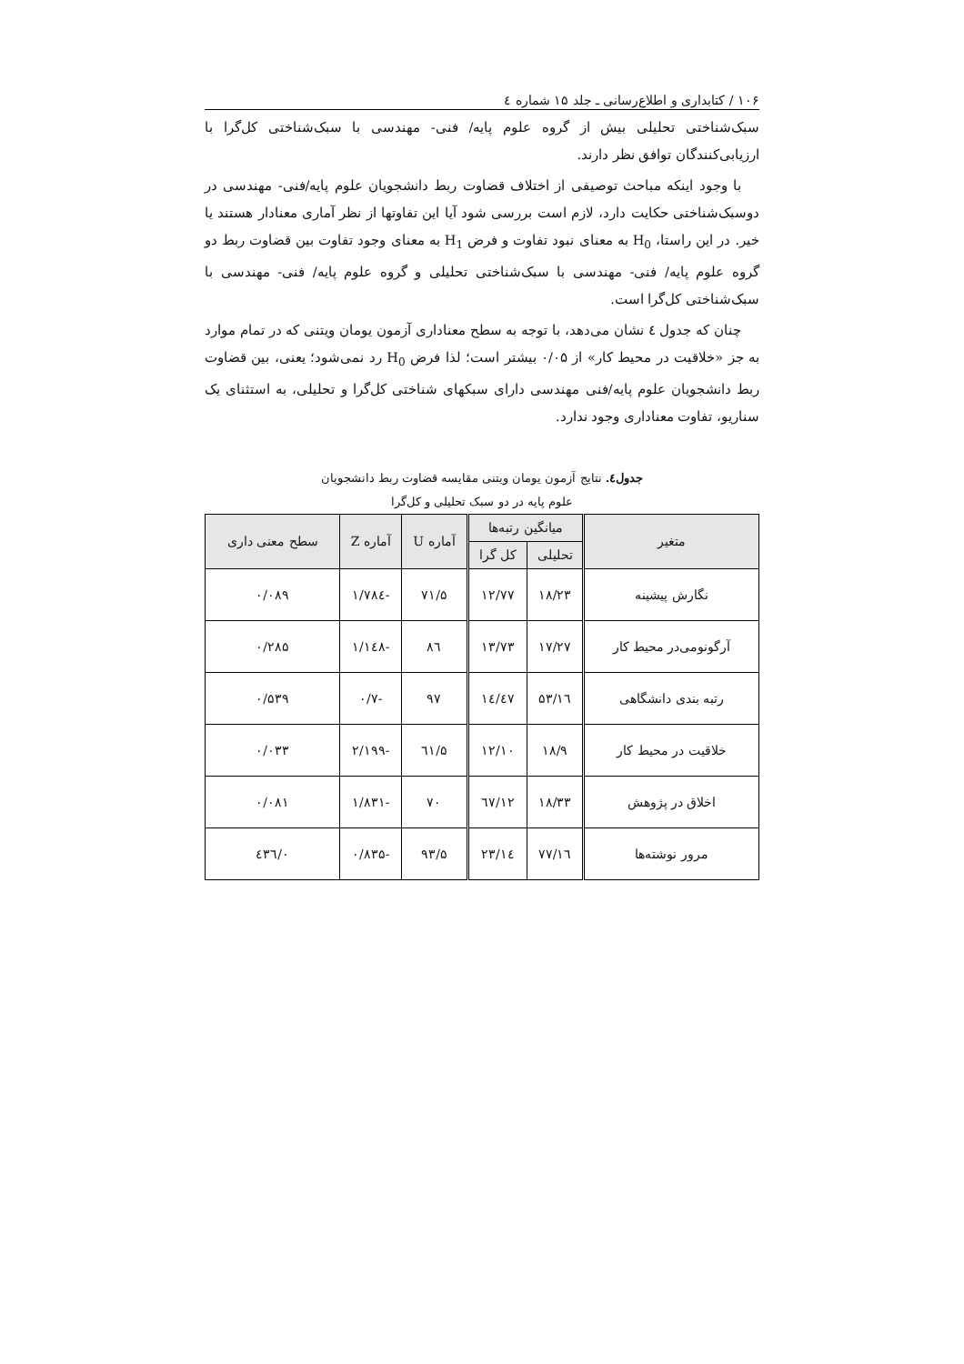۱۰۶ / کتابداری و اطلاع‌رسانی ـ جلد ۱۵ شماره ٤
سبک‌شناختی تحلیلی بیش از گروه علوم پایه/ فنی- مهندسی با سبک‌شناختی کل‌گرا با ارزیابی‌کنندگان توافق نظر دارند.
با وجود اینکه مباحث توصیفی از اختلاف قضاوت ربط دانشجویان علوم پایه/فنی- مهندسی در دوسبک‌شناختی حکایت دارد، لازم است بررسی شود آیا این تفاوتها از نظر آماری معنادار هستند یا خیر. در این راستا، H<sub>0</sub> به معنای نبود تفاوت و فرض H<sub>1</sub> به معنای وجود تفاوت بین قضاوت ربط دو گروه علوم پایه/ فنی- مهندسی با سبک‌شناختی تحلیلی و گروه علوم پایه/ فنی- مهندسی با سبک‌شناختی کل‌گرا است.
چنان که جدول ٤ نشان می‌دهد، با توجه به سطح معناداری آزمون یومان ویتنی که در تمام موارد به جز «خلاقیت در محیط کار» از ۰/۰۵ بیشتر است؛ لذا فرض H<sub>0</sub> رد نمی‌شود؛ یعنی، بین قضاوت ربط دانشجویان علوم پایه/فنی مهندسی دارای سبکهای شناختی کل‌گرا و تحلیلی، به استثنای یک سناریو، تفاوت معناداری وجود ندارد.
جدول٤. نتایج آزمون یومان ویتنی مقایسه قضاوت ربط دانشجویان
علوم پایه در دو سبک تحلیلی و کل‌گرا
| متغیر | میانگین رتبه‌ها | | آماره U | آماره Z | سطح معنی داری |
| --- | --- | --- | --- | --- | --- |
| | تحلیلی | کل گرا | | | |
| نگارش پیشینه | ۱۸/۲۳ | ۱۲/۷۷ | ۷۱/۵ | -۱/۷۸٤ | ۰/۰۸۹ |
| آرگونومی‌در محیط کار | ۱۷/۲۷ | ۱۳/۷۳ | ۸٦ | -۱/۱٤۸ | ۰/۲۸۵ |
| رتبه بندی دانشگاهی | ۱٦/۵۳ | ۱٤/٤۷ | ۹۷ | -۰/۷ | ۰/۵۳۹ |
| خلاقیت در محیط کار | ۱۸/۹ | ۱۲/۱۰ | ٦۱/۵ | -۲/۱۹۹ | ۰/۰۳۳ |
| اخلاق در پژوهش | ۱۸/۳۳ | ۱۲/٦۷ | ۷۰ | -۱/۸۳۱ | ۰/۰۸۱ |
| مرور نوشته‌ها | ۱٦/۷۷ | ۱٤/۲۳ | ۹۳/۵ | -۰/۸۳۵ | ۰/٤۳٦ |